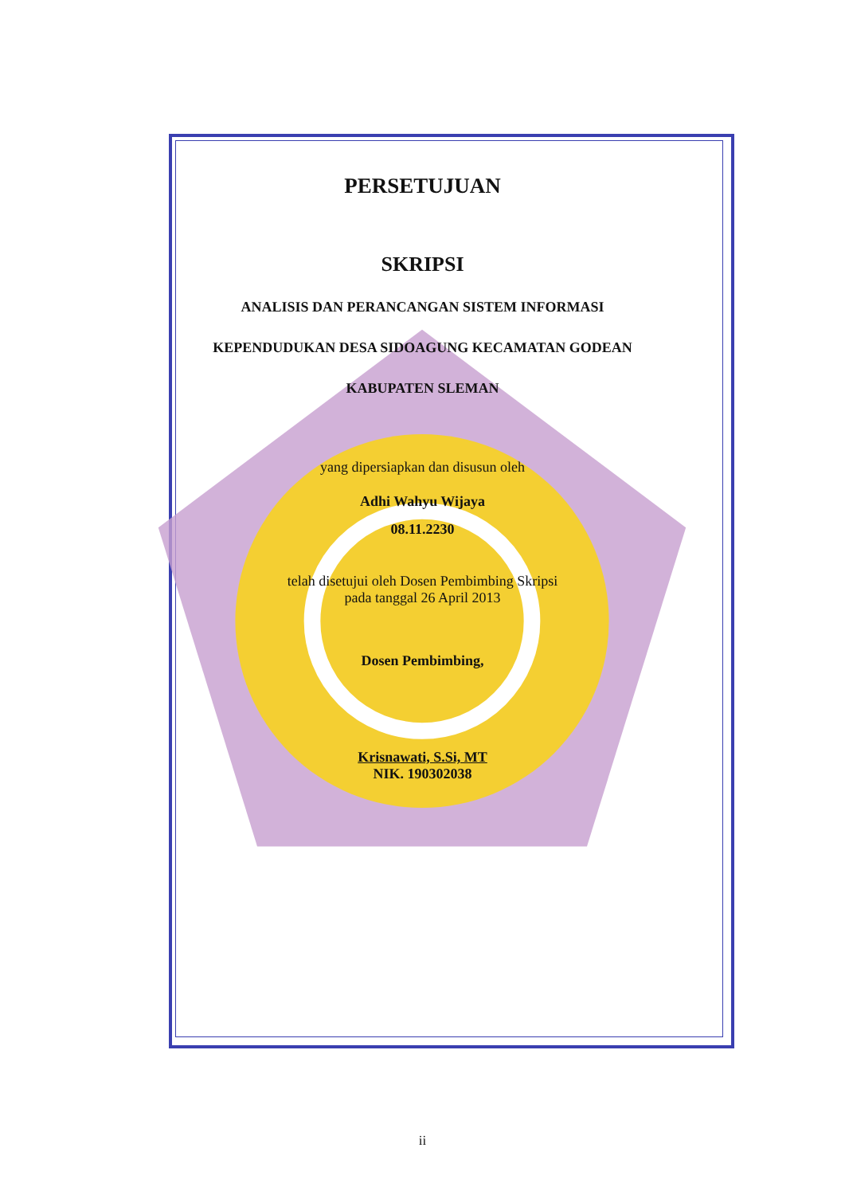PERSETUJUAN
SKRIPSI
ANALISIS DAN PERANCANGAN SISTEM INFORMASI
KEPENDUDUKAN DESA SIDOAGUNG KECAMATAN GODEAN
KABUPATEN SLEMAN
yang dipersiapkan dan disusun oleh
Adhi Wahyu Wijaya
08.11.2230
telah disetujui oleh Dosen Pembimbing Skripsi
pada tanggal 26 April 2013
Dosen Pembimbing,
Krisnawati, S.Si, MT
NIK. 190302038
ii